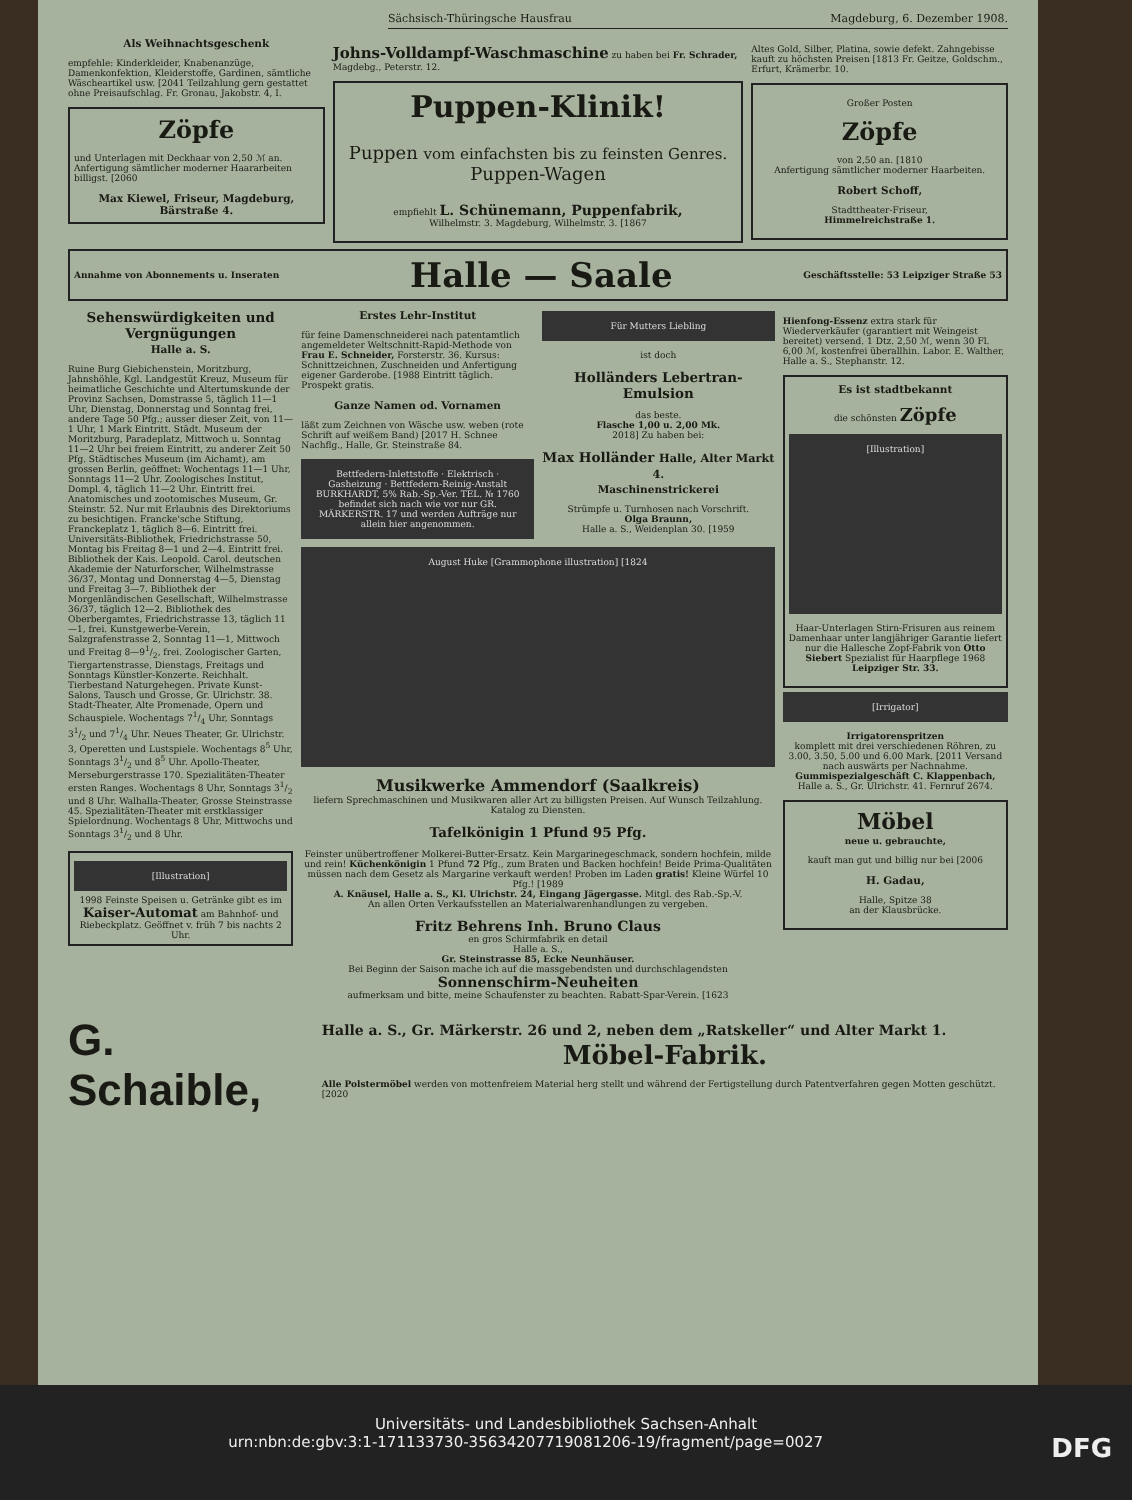Sächsisch-Thüringsche Hausfrau Magdeburg, 6. Dezember 1908.
Als Weihnachtsgeschenk
empfehle: Kinderkleider, Knabenanzüge, Damenkonfektion, Kleiderstoffe, Gardinen, sämtliche Wäscheartikel usw. [2041 Teilzahlung gern gestattet ohne Preisaufschlag. Fr. Gronau, Jakobstr. 4, I.
Zöpfe
und Unterlagen mit Deckhaar von 2,50 ℳ an. Anfertigung sämtlicher moderner Haararbeiten billigst. [2060
Max Kiewel, Friseur, Magdeburg, Bärstraße 4.
Johns-Volldampf-Waschmaschine zu haben bei Fr. Schrader, Magdebg., Peterstr. 12.
Puppen-Klinik!
Puppen vom einfachsten bis zu feinsten Genres.
Puppen-Wagen
empfiehlt L. Schünemann, Puppenfabrik,
Wilhelmstr. 3. Magdeburg, Wilhelmstr. 3. [1867
Altes Gold, Silber, Platina, sowie defekt. Zahngebisse kauft zu höchsten Preisen [1813 Fr. Geitze, Goldschm., Erfurt, Krämerbr. 10.
Großer Posten
Zöpfe
von 2,50 an. [1810
Anfertigung sämtlicher moderner Haarbeiten.
Robert Schoff,
Stadttheater-Friseur,
Himmelreichstraße 1.
Annahme von Abonnements u. Inseraten Halle — Saale Geschäftsstelle: 53 Leipziger Straße 53
Sehenswürdigkeiten und Vergnügungen
Halle a. S.
Ruine Burg Giebichenstein, Moritzburg, Jahnshöhle, Kgl. Landgestüt Kreuz, Museum für heimatliche Geschichte und Altertumskunde der Provinz Sachsen, Domstrasse 5, täglich 11—1 Uhr, Dienstag, Donnerstag und Sonntag frei, andere Tage 50 Pfg.; ausser dieser Zeit, von 11—1 Uhr, 1 Mark Eintritt. Städt. Museum der Moritzburg, Paradeplatz, Mittwoch u. Sonntag 11—2 Uhr bei freiem Eintritt, zu anderer Zeit 50 Pfg. Städtisches Museum (im Aichamt), am grossen Berlin, geöffnet: Wochentags 11—1 Uhr, Sonntags 11—2 Uhr. Zoologisches Institut, Dompl. 4, täglich 11—2 Uhr. Eintritt frei. Anatomisches und zootomisches Museum, Gr. Steinstr. 52. Nur mit Erlaubnis des Direktoriums zu besichtigen. Francke'sche Stiftung, Franckeplatz 1, täglich 8—6. Eintritt frei. Universitäts-Bibliothek, Friedrichstrasse 50, Montag bis Freitag 8—1 und 2—4. Eintritt frei. Bibliothek der Kais. Leopold. Carol. deutschen Akademie der Naturforscher, Wilhelmstrasse 36/37, Montag und Donnerstag 4—5, Dienstag und Freitag 3—7. Bibliothek der Morgenländischen Gesellschaft, Wilhelmstrasse 36/37, täglich 12—2. Bibliothek des Oberbergamtes, Friedrichstrasse 13, täglich 11—1, frei. Kunstgewerbe-Verein, Salzgrafenstrasse 2, Sonntag 11—1, Mittwoch und Freitag 8—91/2, frei. Zoologischer Garten, Tiergartenstrasse, Dienstags, Freitags und Sonntags Künstler-Konzerte. Reichhalt. Tierbestand Naturgehegen. Private Kunst-Salons, Tausch und Grosse, Gr. Ulrichstr. 38. Stadt-Theater, Alte Promenade, Opern und Schauspiele. Wochentags 71/4 Uhr, Sonntags 31/2 und 71/4 Uhr. Neues Theater, Gr. Ulrichstr. 3, Operetten und Lustspiele. Wochentags 8<sup>5</sup> Uhr, Sonntags 31/2 und 8<sup>5</sup> Uhr. Apollo-Theater, Merseburgerstrasse 170. Spezialitäten-Theater ersten Ranges. Wochentags 8 Uhr, Sonntags 31/2 und 8 Uhr. Walhalla-Theater, Grosse Steinstrasse 45. Spezialitäten-Theater mit erstklassiger Spielordnung. Wochentags 8 Uhr, Mittwochs und Sonntags 31/2 und 8 Uhr.
[Illustration]
1998 Feinste Speisen u. Getränke gibt es im Kaiser-Automat am Bahnhof- und Riebeckplatz. Geöffnet v. früh 7 bis nachts 2 Uhr.
Erstes Lehr-Institut
für feine Damenschneiderei nach patentamtlich angemeldeter Weltschnitt-Rapid-Methode von Frau E. Schneider, Forsterstr. 36. Kursus: Schnittzeichnen, Zuschneiden und Anfertigung eigener Garderobe. [1988 Eintritt täglich. Prospekt gratis.
Ganze Namen od. Vornamen
läßt zum Zeichnen von Wäsche usw. weben (rote Schrift auf weißem Band) [2017 H. Schnee Nachflg., Halle, Gr. Steinstraße 84.
Bettfedern-Inlettstoffe · Elektrisch · Gasheizung · Bettfedern-Reinig-Anstalt BURKHARDT, 5% Rab.-Sp.-Ver. TEL. № 1760 befindet sich nach wie vor nur GR. MÄRKERSTR. 17 und werden Aufträge nur allein hier angenommen.
Für Mutters Liebling
ist doch
Holländers Lebertran-Emulsion
das beste.
Flasche 1,00 u. 2,00 Mk.
2018] Zu haben bei:
Max Holländer Halle, Alter Markt 4.
Maschinenstrickerei
Strümpfe u. Turnhosen nach Vorschrift.
Olga Braunn,
Halle a. S., Weidenplan 30. [1959
August Huke [Grammophone illustration] [1824
Musikwerke Ammendorf (Saalkreis)
liefern Sprechmaschinen und Musikwaren aller Art zu billigsten Preisen. Auf Wunsch Teilzahlung. Katalog zu Diensten.
Tafelkönigin 1 Pfund 95 Pfg.
Feinster unübertroffener Molkerei-Butter-Ersatz. Kein Margarinegeschmack, sondern hochfein, milde und rein! Küchenkönigin 1 Pfund 72 Pfg., zum Braten und Backen hochfein! Beide Prima-Qualitäten müssen nach dem Gesetz als Margarine verkauft werden! Proben im Laden gratis! Kleine Würfel 10 Pfg.! [1989
A. Knäusel, Halle a. S., Kl. Ulrichstr. 24, Eingang Jägergasse. Mitgl. des Rab.-Sp.-V.
An allen Orten Verkaufsstellen an Materialwarenhandlungen zu vergeben.
Fritz Behrens Inh. Bruno Claus
en gros Schirmfabrik en detail
Halle a. S.,
Gr. Steinstrasse 85, Ecke Neunhäuser.
Bei Beginn der Saison mache ich auf die massgebendsten und durchschlagendsten
Sonnenschirm-Neuheiten
aufmerksam und bitte, meine Schaufenster zu beachten. Rabatt-Spar-Verein. [1623
Hienfong-Essenz extra stark für Wiederverkäufer (garantiert mit Weingeist bereitet) versend. 1 Dtz. 2,50 ℳ, wenn 30 Fl. 6,00 ℳ, kostenfrei überallhin. Labor. E. Walther, Halle a. S., Stephanstr. 12.
Es ist stadtbekannt
die schönsten Zöpfe
[Illustration]
Haar-Unterlagen Stirn-Frisuren aus reinem Damenhaar unter langjähriger Garantie liefert nur die Hallesche Zopf-Fabrik von Otto Siebert Spezialist für Haarpflege 1968 Leipziger Str. 33.
[Irrigator]
Irrigatorenspritzen
komplett mit drei verschiedenen Röhren, zu 3.00, 3.50, 5.00 und 6.00 Mark. [2011 Versand nach auswärts per Nachnahme. Gummispezialgeschäft C. Klappenbach, Halle a. S., Gr. Ulrichstr. 41. Fernruf 2674.
Möbel
neue u. gebrauchte,
kauft man gut und billig nur bei [2006
H. Gadau,
Halle, Spitze 38
an der Klausbrücke.
G. Schaible,
Halle a. S., Gr. Märkerstr. 26 und 2, neben dem „Ratskeller“ und Alter Markt 1.
Möbel-Fabrik.
Alle Polstermöbel werden von mottenfreiem Material herg stellt und während der Fertigstellung durch Patentverfahren gegen Motten geschützt. [2020
Universitäts- und Landesbibliothek Sachsen-Anhalt
urn:nbn:de:gbv:3:1-171133730-35634207719081206-19/fragment/page=0027 DFG